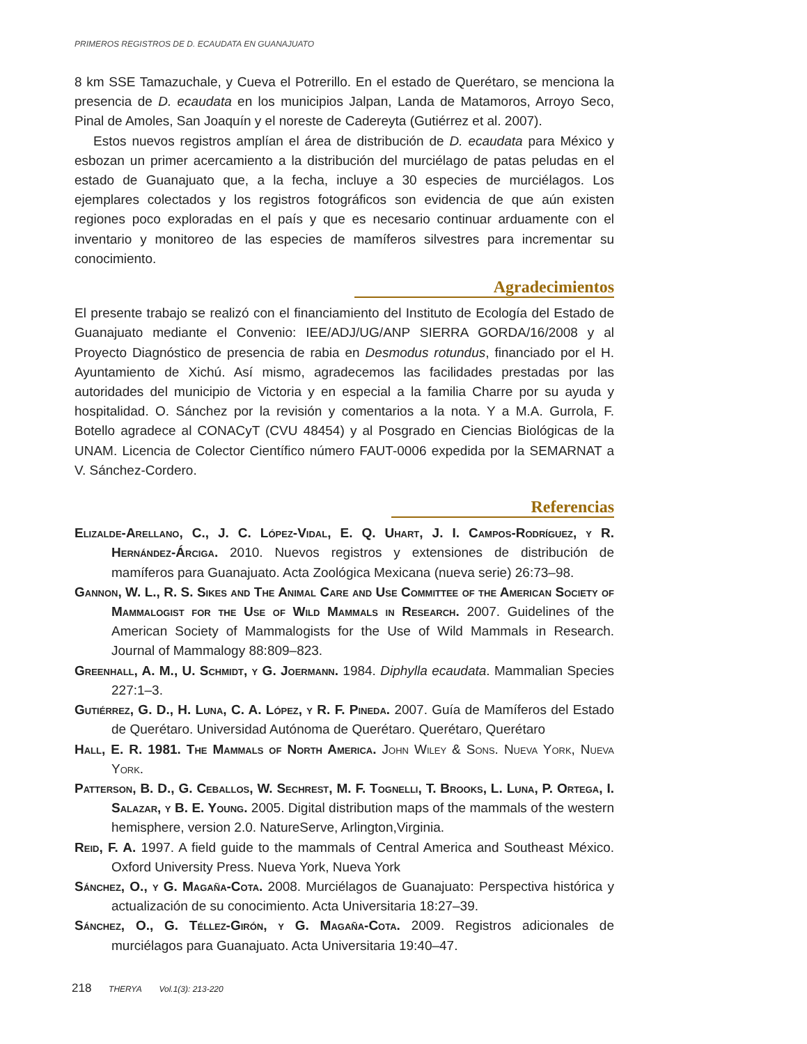PRIMEROS REGISTROS DE D. ECAUDATA EN GUANAJUATO
8 km SSE Tamazuchale, y Cueva el Potrerillo. En el estado de Querétaro, se menciona la presencia de D. ecaudata en los municipios Jalpan, Landa de Matamoros, Arroyo Seco, Pinal de Amoles, San Joaquín y el noreste de Cadereyta (Gutiérrez et al. 2007).
Estos nuevos registros amplían el área de distribución de D. ecaudata para México y esbozan un primer acercamiento a la distribución del murciélago de patas peludas en el estado de Guanajuato que, a la fecha, incluye a 30 especies de murciélagos. Los ejemplares colectados y los registros fotográficos son evidencia de que aún existen regiones poco exploradas en el país y que es necesario continuar arduamente con el inventario y monitoreo de las especies de mamíferos silvestres para incrementar su conocimiento.
Agradecimientos
El presente trabajo se realizó con el financiamiento del Instituto de Ecología del Estado de Guanajuato mediante el Convenio: IEE/ADJ/UG/ANP SIERRA GORDA/16/2008 y al Proyecto Diagnóstico de presencia de rabia en Desmodus rotundus, financiado por el H. Ayuntamiento de Xichú. Así mismo, agradecemos las facilidades prestadas por las autoridades del municipio de Victoria y en especial a la familia Charre por su ayuda y hospitalidad. O. Sánchez por la revisión y comentarios a la nota. Y a M.A. Gurrola, F. Botello agradece al CONACyT (CVU 48454) y al Posgrado en Ciencias Biológicas de la UNAM. Licencia de Colector Científico número FAUT-0006 expedida por la SEMARNAT a V. Sánchez-Cordero.
Referencias
Elizalde-Arellano, C., J. C. López-Vidal, E. Q. Uhart, J. I. Campos-Rodríguez, y R. Hernández-Árciga. 2010. Nuevos registros y extensiones de distribución de mamíferos para Guanajuato. Acta Zoológica Mexicana (nueva serie) 26:73–98.
Gannon, W. L., R. S. Sikes and The Animal Care and Use Committee of the American Society of Mammalogist for the Use of Wild Mammals in Research. 2007. Guidelines of the American Society of Mammalogists for the Use of Wild Mammals in Research. Journal of Mammalogy 88:809–823.
Greenhall, A. M., U. Schmidt, y G. Joermann. 1984. Diphylla ecaudata. Mammalian Species 227:1–3.
Gutiérrez, G. D., H. Luna, C. A. López, y R. F. Pineda. 2007. Guía de Mamíferos del Estado de Querétaro. Universidad Autónoma de Querétaro. Querétaro, Querétaro
Hall, E. R. 1981. The Mammals of North America. John Wiley & Sons. Nueva York, Nueva York.
Patterson, B. D., G. Ceballos, W. Sechrest, M. F. Tognelli, T. Brooks, L. Luna, P. Ortega, I. Salazar, y B. E. Young. 2005. Digital distribution maps of the mammals of the western hemisphere, version 2.0. NatureServe, Arlington,Virginia.
Reid, F. A. 1997. A field guide to the mammals of Central America and Southeast México. Oxford University Press. Nueva York, Nueva York
Sánchez, O., y G. Magaña-Cota. 2008. Murciélagos de Guanajuato: Perspectiva histórica y actualización de su conocimiento. Acta Universitaria 18:27–39.
Sánchez, O., G. Téllez-Girón, y G. Magaña-Cota. 2009. Registros adicionales de murciélagos para Guanajuato. Acta Universitaria 19:40–47.
218 THERYA Vol.1(3): 213-220